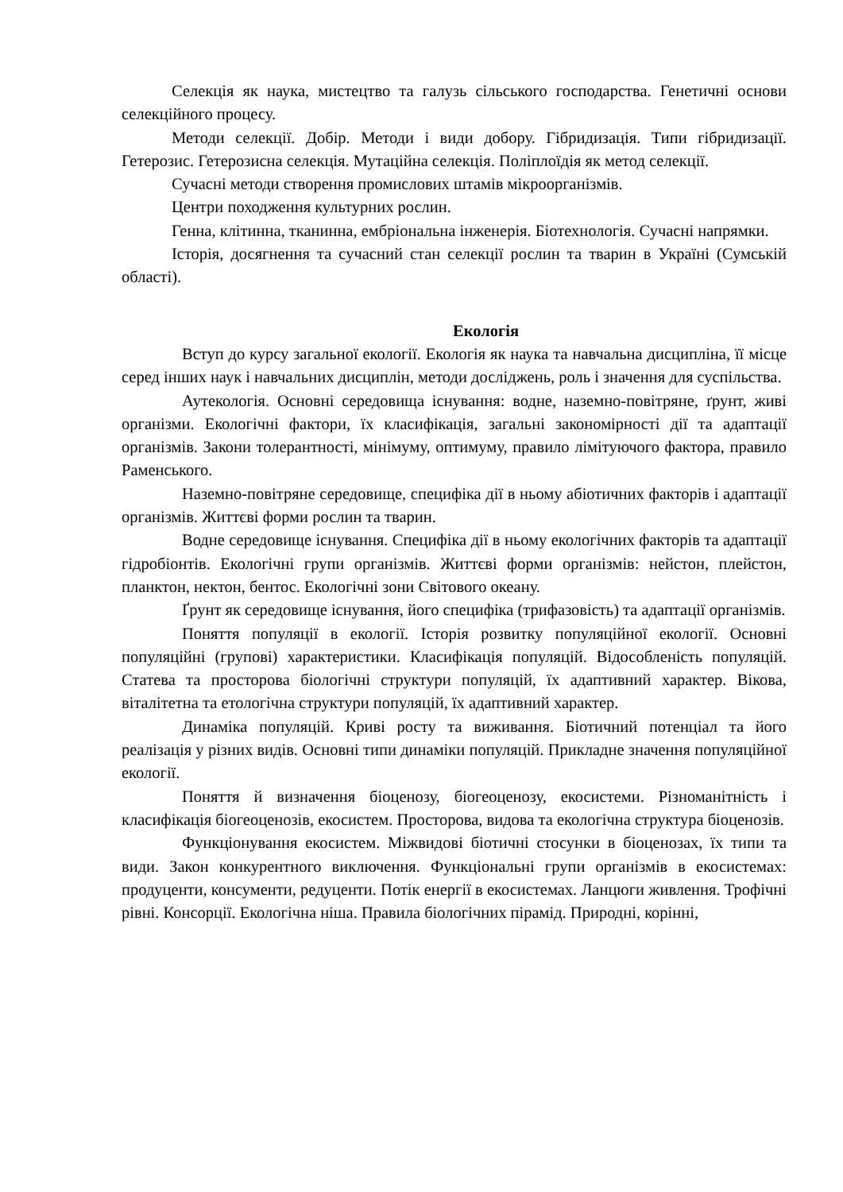Селекція як наука, мистецтво та галузь сільського господарства. Генетичні основи селекційного процесу.
Методи селекції. Добір. Методи і види добору. Гібридизація. Типи гібридизації. Гетерозис. Гетерозисна селекція. Мутаційна селекція. Поліплоїдія як метод селекції.
Сучасні методи створення промислових штамів мікроорганізмів.
Центри походження культурних рослин.
Генна, клітинна, тканинна, ембріональна інженерія. Біотехнологія. Сучасні напрямки.
Історія, досягнення та сучасний стан селекції рослин та тварин в Україні (Сумській області).
Екологія
Вступ до курсу загальної екології. Екологія як наука та навчальна дисципліна, її місце серед інших наук і навчальних дисциплін, методи досліджень, роль і значення для суспільства.
Аутекологія. Основні середовища існування: водне, наземно-повітряне, ґрунт, живі організми. Екологічні фактори, їх класифікація, загальні закономірності дії та адаптації організмів. Закони толерантності, мінімуму, оптимуму, правило лімітуючого фактора, правило Раменського.
Наземно-повітряне середовище, специфіка дії в ньому абіотичних факторів і адаптації організмів. Життєві форми рослин та тварин.
Водне середовище існування. Специфіка дії в ньому екологічних факторів та адаптації гідробіонтів. Екологічні групи організмів. Життєві форми організмів: нейстон, плейстон, планктон, нектон, бентос. Екологічні зони Світового океану.
Ґрунт як середовище існування, його специфіка (трифазовість) та адаптації організмів.
Поняття популяції в екології. Історія розвитку популяційної екології. Основні популяційні (групові) характеристики. Класифікація популяцій. Відособленість популяцій. Статева та просторова біологічні структури популяцій, їх адаптивний характер. Вікова, віталітетна та етологічна структури популяцій, їх адаптивний характер.
Динаміка популяцій. Криві росту та виживання. Біотичний потенціал та його реалізація у різних видів. Основні типи динаміки популяцій. Прикладне значення популяційної екології.
Поняття й визначення біоценозу, біогеоценозу, екосистеми. Різноманітність і класифікація біогеоценозів, екосистем. Просторова, видова та екологічна структура біоценозів.
Функціонування екосистем. Міжвидові біотичні стосунки в біоценозах, їх типи та види. Закон конкурентного виключення. Функціональні групи організмів в екосистемах: продуценти, консументи, редуценти. Потік енергії в екосистемах. Ланцюги живлення. Трофічні рівні. Консорції. Екологічна ніша. Правила біологічних пірамід. Природні, корінні,